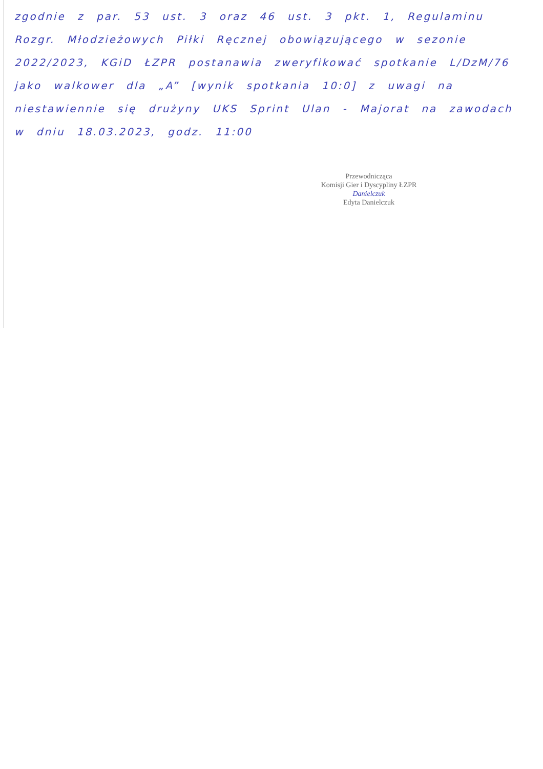zgodnie z par. 53 ust. 3 oraz 46 ust. 3 pkt. 1, Regulaminu Rozgr. Młodzieżowych Piłki Ręcznej obowiązującego w sezonie 2022/2023, KGiD ŁZPR postanawia zweryfikować spotkanie L/DzM/76 jako walkower dla „A” [wynik spotkania 10:0] z uwagi na niestawiennie się drużyny UKS Sprint Ulan - Majorat na zawodach w dniu 18.03.2023, godz. 11:00
Przewodnicząca
Komisji Gier i Dyscypliny ŁZPR
Danielczuk
Edyta Danielczuk